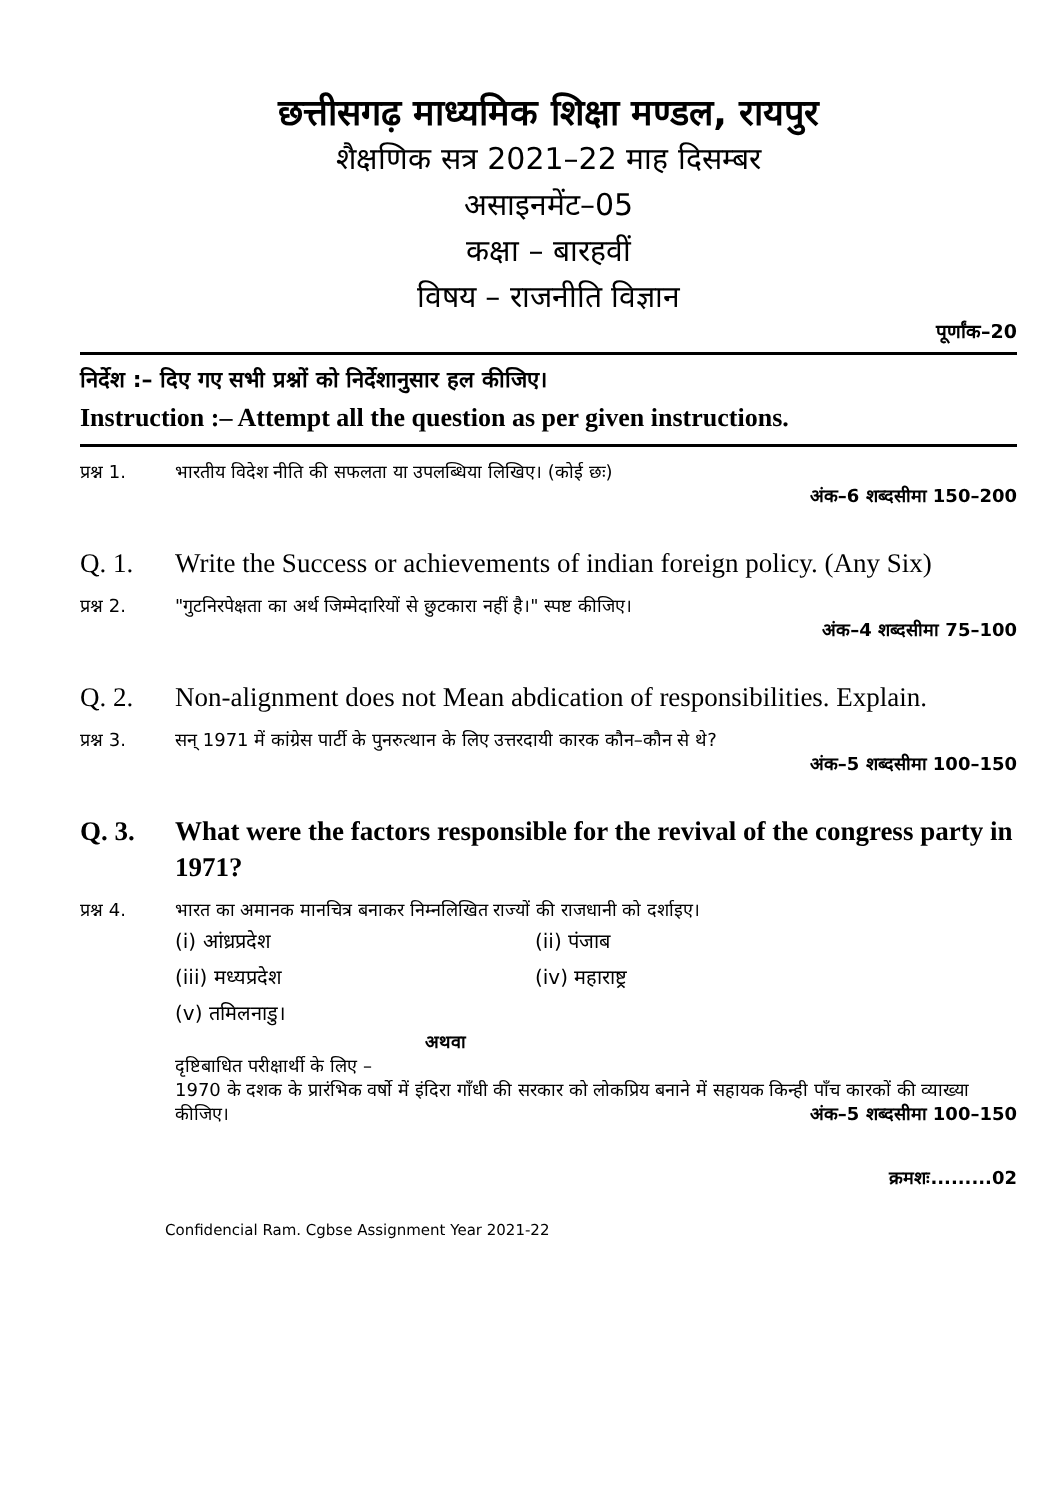छत्तीसगढ़ माध्यमिक शिक्षा मण्डल, रायपुर
शैक्षणिक सत्र 2021–22 माह दिसम्बर
असाइनमेंट–05
कक्षा – बारहवीं
विषय – राजनीति विज्ञान
पूर्णांक–20
निर्देश :– दिए गए सभी प्रश्नों को निर्देशानुसार हल कीजिए।
Instruction :– Attempt all the question as per given instructions.
प्रश्न 1.
भारतीय विदेश नीति की सफलता या उपलब्धिया लिखिए। (कोई छः)
अंक–6 शब्दसीमा 150–200
Q. 1. Write the Success or achievements of indian foreign policy. (Any Six)
प्रश्न 2.
"गुटनिरपेक्षता का अर्थ जिम्मेदारियों से छुटकारा नहीं है।" स्पष्ट कीजिए।
अंक–4 शब्दसीमा 75–100
Q. 2. Non-alignment does not Mean abdication of responsibilities. Explain.
प्रश्न 3.
सन् 1971 में कांग्रेस पार्टी के पुनरुत्थान के लिए उत्तरदायी कारक कौन–कौन से थे?
अंक–5 शब्दसीमा 100–150
Q. 3. What were the factors responsible for the revival of the congress party in 1971?
प्रश्न 4.
भारत का अमानक मानचित्र बनाकर निम्नलिखित राज्यों की राजधानी को दर्शाइए।
(i) आंध्रप्रदेश
(ii) पंजाब
(iii) मध्यप्रदेश
(iv) महाराष्ट्र
(v) तमिलनाडु।
अथवा
दृष्टिबाधित परीक्षार्थी के लिए –
1970 के दशक के प्रारंभिक वर्षो में इंदिरा गाँधी की सरकार को लोकप्रिय बनाने में सहायक किन्ही पाँच कारकों की व्याख्या कीजिए। अंक–5 शब्दसीमा 100–150
क्रमशः.........02
Confidencial Ram. Cgbse Assignment Year 2021-22